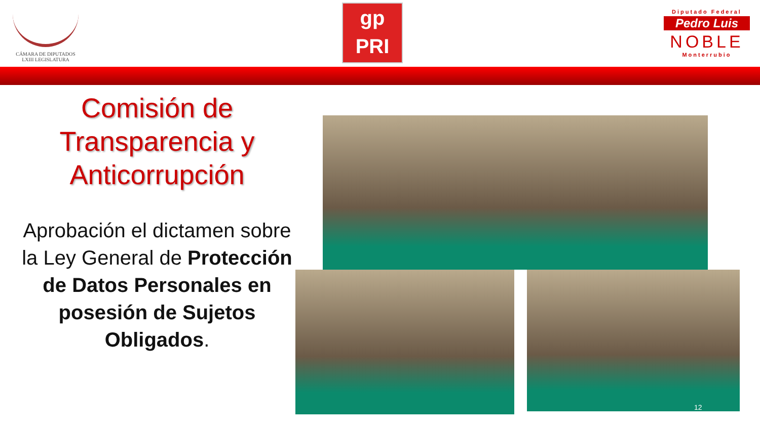CÁMARA DE DIPUTADOS
LXIII LEGISLATURA
gp
PRI
Diputado Federal
Pedro Luis
NOBLE
Monterrubio
Comisión de Transparencia y Anticorrupción
Aprobación el dictamen sobre la Ley General de Protección de Datos Personales en posesión de Sujetos Obligados.
12